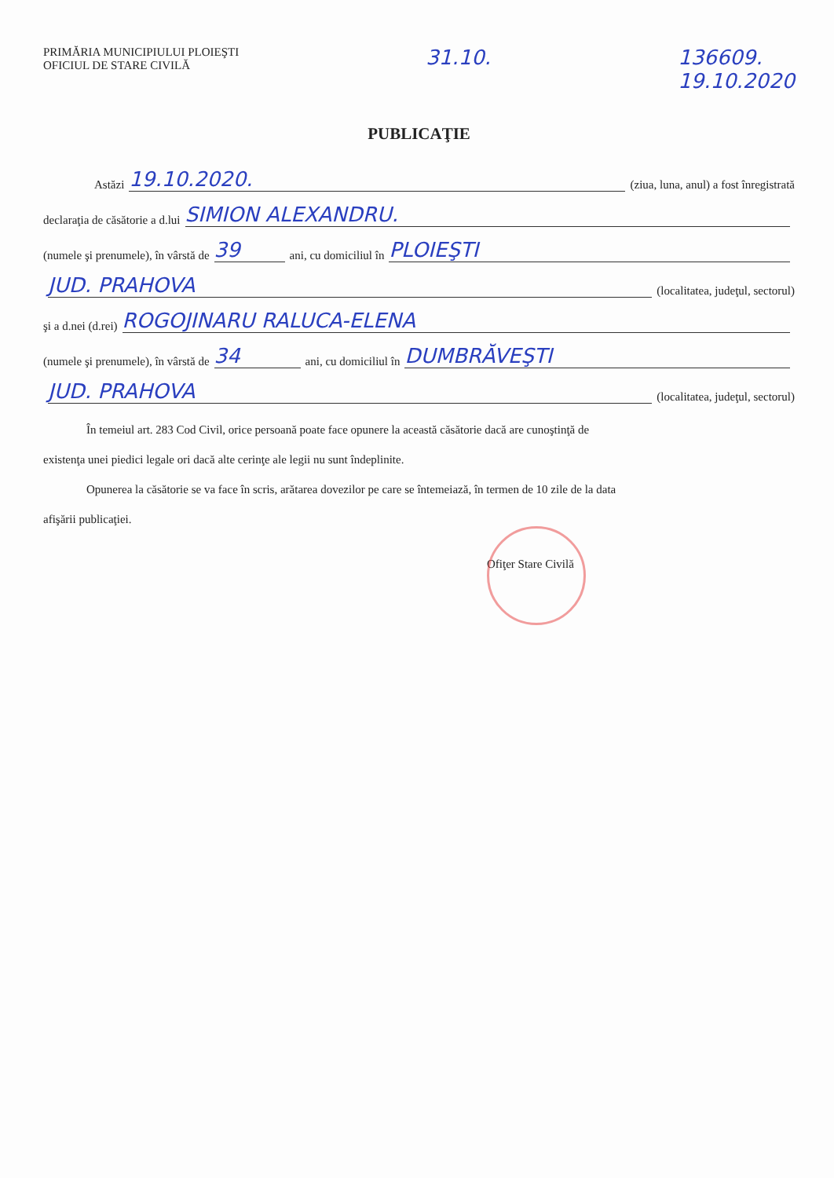PRIMĂRIA MUNICIPIULUI PLOIEŞTI
OFICIUL DE STARE CIVILĂ
31.10. 136609.
19.10.2020
PUBLICAŢIE
Astăzi 19.10.2020. (ziua, luna, anul) a fost înregistrată
declaraţia de căsătorie a d.lui SIMION ALEXANDRU.
(numele şi prenumele), în vârstă de 39 ani, cu domiciliul în PLOIEŞTI
JUD. PRAHOVA (localitatea, judeţul, sectorul)
şi a d.nei (d.rei) ROGOJINARU RALUCA-ELENA
(numele şi prenumele), în vârstă de 34 ani, cu domiciliul în DUMBRĂVEŞTI
JUD. PRAHOVA (localitatea, judeţul, sectorul)
În temeiul art. 283 Cod Civil, orice persoană poate face opunere la această căsătorie dacă are cunoştinţă de
existenţa unei piedici legale ori dacă alte cerinţe ale legii nu sunt îndeplinite.
Opunerea la căsătorie se va face în scris, arătarea dovezilor pe care se întemeiază, în termen de 10 zile de la data
afişării publicaţiei.
Ofiţer Stare Civilă